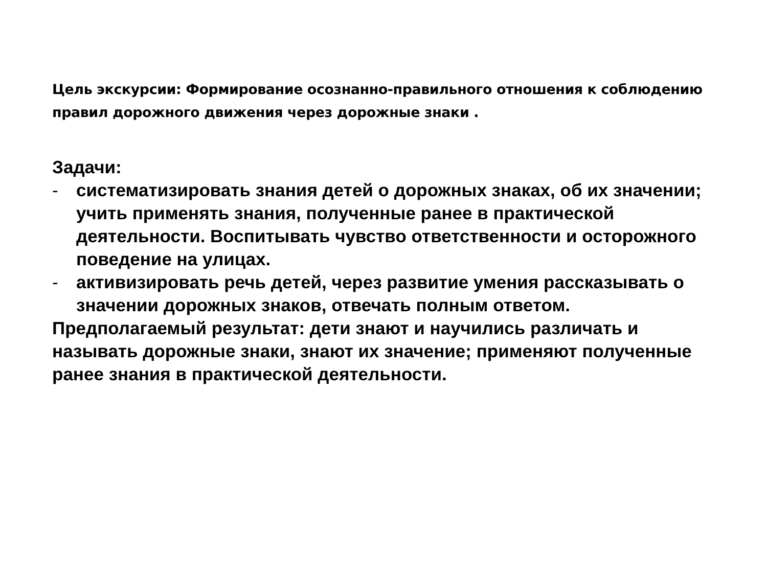Цель экскурсии: Формирование осознанно-правильного отношения к соблюдению правил дорожного движения через дорожные знаки .
Задачи:
- систематизировать знания детей о дорожных знаках, об их значении; учить применять знания, полученные ранее в практической деятельности. Воспитывать чувство ответственности и осторожного поведение на улицах.
- активизировать речь детей, через развитие умения рассказывать о значении дорожных знаков, отвечать полным ответом.
Предполагаемый результат: дети знают и научились различать и называть дорожные знаки, знают их значение; применяют полученные ранее знания в практической деятельности.